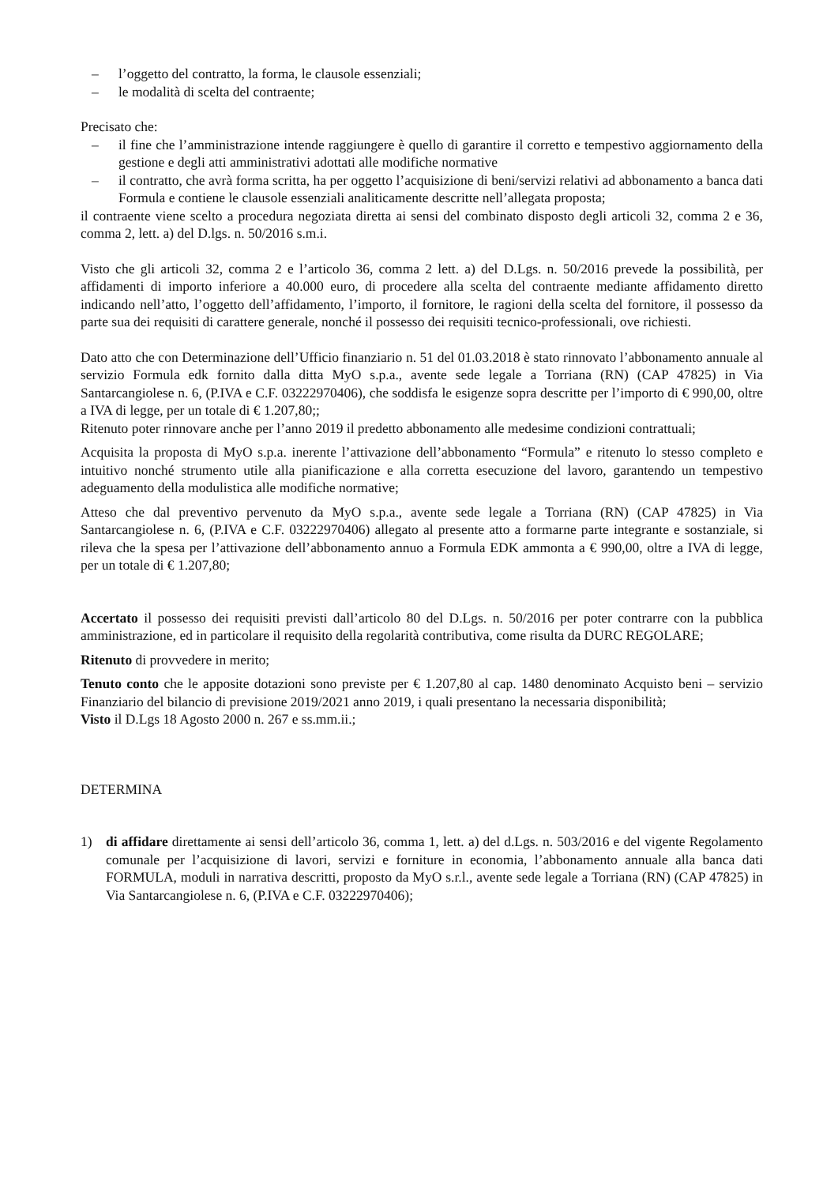– l’oggetto del contratto, la forma, le clausole essenziali;
– le modalità di scelta del contraente;
Precisato che:
– il fine che l’amministrazione intende raggiungere è quello di garantire il corretto e tempestivo aggiornamento della gestione e degli atti amministrativi adottati alle modifiche normative
– il contratto, che avrà forma scritta, ha per oggetto l’acquisizione di beni/servizi relativi ad abbonamento a banca dati Formula e contiene le clausole essenziali analiticamente descritte nell’allegata proposta;
il contraente viene scelto a procedura negoziata diretta ai sensi del combinato disposto degli articoli 32, comma 2 e 36, comma 2, lett. a) del D.lgs. n. 50/2016 s.m.i.
Visto che gli articoli 32, comma 2 e l’articolo 36, comma 2 lett. a) del D.Lgs. n. 50/2016 prevede la possibilità, per affidamenti di importo inferiore a 40.000 euro, di procedere alla scelta del contraente mediante affidamento diretto indicando nell’atto, l’oggetto dell’affidamento, l’importo, il fornitore, le ragioni della scelta del fornitore, il possesso da parte sua dei requisiti di carattere generale, nonché il possesso dei requisiti tecnico-professionali, ove richiesti.
Dato atto che con Determinazione dell’Ufficio finanziario n. 51 del 01.03.2018 è stato rinnovato l’abbonamento annuale al servizio Formula edk fornito dalla ditta MyO s.p.a., avente sede legale a Torriana (RN) (CAP 47825) in Via Santarcangiolese n. 6, (P.IVA e C.F. 03222970406), che soddisfa le esigenze sopra descritte per l’importo di € 990,00, oltre a IVA di legge, per un totale di € 1.207,80;;
Ritenuto poter rinnovare anche per l’anno 2019 il predetto abbonamento alle medesime condizioni contrattuali;
Acquisita la proposta di MyO s.p.a. inerente l’attivazione dell’abbonamento “Formula” e ritenuto lo stesso completo e intuitivo nonché strumento utile alla pianificazione e alla corretta esecuzione del lavoro, garantendo un tempestivo adeguamento della modulistica alle modifiche normative;
Atteso che dal preventivo pervenuto da MyO s.p.a., avente sede legale a Torriana (RN) (CAP 47825) in Via Santarcangiolese n. 6, (P.IVA e C.F. 03222970406) allegato al presente atto a formarne parte integrante e sostanziale, si rileva che la spesa per l’attivazione dell’abbonamento annuo a Formula EDK ammonta a € 990,00, oltre a IVA di legge, per un totale di € 1.207,80;
Accertato il possesso dei requisiti previsti dall’articolo 80 del D.Lgs. n. 50/2016 per poter contrarre con la pubblica amministrazione, ed in particolare il requisito della regolarità contributiva, come risulta da DURC REGOLARE;
Ritenuto di provvedere in merito;
Tenuto conto che le apposite dotazioni sono previste per € 1.207,80 al cap. 1480 denominato Acquisto beni – servizio Finanziario del bilancio di previsione 2019/2021 anno 2019, i quali presentano la necessaria disponibilità;
Visto il D.Lgs 18 Agosto 2000 n. 267 e ss.mm.ii.;
DETERMINA
1) di affidare direttamente ai sensi dell’articolo 36, comma 1, lett. a) del d.Lgs. n. 503/2016 e del vigente Regolamento comunale per l’acquisizione di lavori, servizi e forniture in economia, l’abbonamento annuale alla banca dati FORMULA, moduli in narrativa descritti, proposto da MyO s.r.l., avente sede legale a Torriana (RN) (CAP 47825) in Via Santarcangiolese n. 6, (P.IVA e C.F. 03222970406);